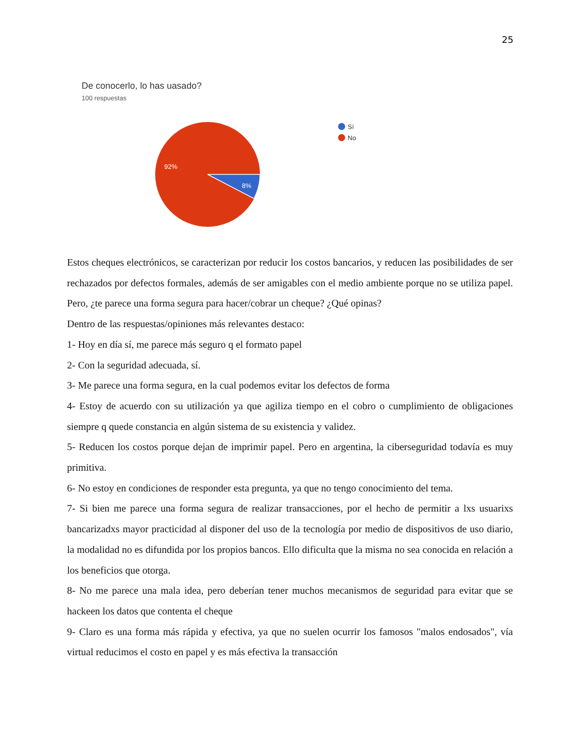25
De conocerlo, lo has uasado?
100 respuestas
92%
8%
Sí
No
Estos cheques electrónicos, se caracterizan por reducir los costos bancarios, y reducen las posibilidades de ser rechazados por defectos formales, además de ser amigables con el medio ambiente porque no se utiliza papel. Pero, ¿te parece una forma segura para hacer/cobrar un cheque? ¿Qué opinas?
Dentro de las respuestas/opiniones más relevantes destaco:
1- Hoy en día sí, me parece más seguro q el formato papel
2- Con la seguridad adecuada, sí.
3- Me parece una forma segura, en la cual podemos evitar los defectos de forma
4- Estoy de acuerdo con su utilización ya que agiliza tiempo en el cobro o cumplimiento de obligaciones siempre q quede constancia en algún sistema de su existencia y validez.
5- Reducen los costos porque dejan de imprimir papel. Pero en argentina, la ciberseguridad todavía es muy primitiva.
6- No estoy en condiciones de responder esta pregunta, ya que no tengo conocimiento del tema.
7- Si bien me parece una forma segura de realizar transacciones, por el hecho de permitir a lxs usuarixs bancarizadxs mayor practicidad al disponer del uso de la tecnología por medio de dispositivos de uso diario, la modalidad no es difundida por los propios bancos. Ello dificulta que la misma no sea conocida en relación a los beneficios que otorga.
8- No me parece una mala idea, pero deberían tener muchos mecanismos de seguridad para evitar que se hackeen los datos que contenta el cheque
9- Claro es una forma más rápida y efectiva, ya que no suelen ocurrir los famosos "malos endosados", vía virtual reducimos el costo en papel y es más efectiva la transacción